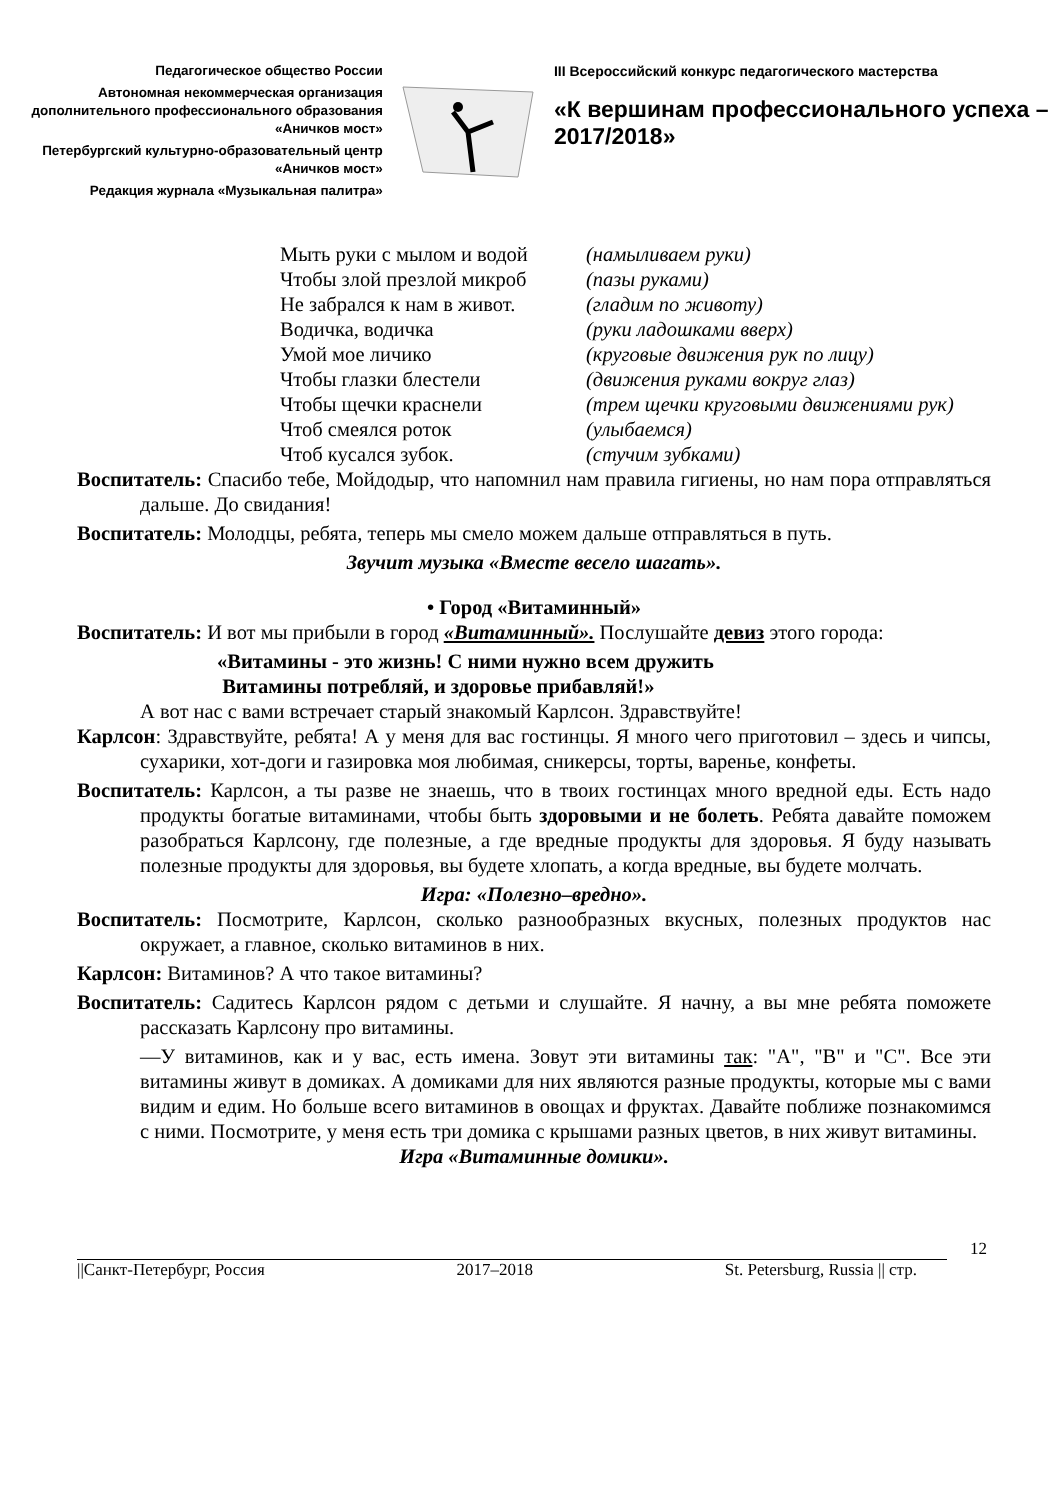Педагогическое общество России
Автономная некоммерческая организация дополнительного профессионального образования «Аничков мост»
Петербургский культурно-образовательный центр «Аничков мост»
Редакция журнала «Музыкальная палитра»
III Всероссийский конкурс педагогического мастерства
«К вершинам профессионального успеха – 2017/2018»
Мыть руки с мылом и водой (намыливаем руки) Чтобы злой презлой микроб (пазы руками) Не забрался к нам в живот. (гладим по животу) Водичка, водичка (руки ладошками вверх) Умой мое личико (круговые движения рук по лицу) Чтобы глазки блестели (движения руками вокруг глаз) Чтобы щечки краснели (трем щечки круговыми движениями рук) Чтоб смеялся роток (улыбаемся) Чтоб кусался зубок. (стучим зубками)
Воспитатель: Спасибо тебе, Мойдодыр, что напомнил нам правила гигиены, но нам пора отправляться дальше. До свидания!
Воспитатель: Молодцы, ребята, теперь мы смело можем дальше отправляться в путь.
Звучит музыка «Вместе весело шагать».
• Город «Витаминный»
Воспитатель: И вот мы прибыли в город «Витаминный». Послушайте девиз этого города:
«Витамины - это жизнь! С ними нужно всем дружить
Витамины потребляй, и здоровье прибавляй!»
А вот нас с вами встречает старый знакомый Карлсон. Здравствуйте!
Карлсон: Здравствуйте, ребята! А у меня для вас гостинцы. Я много чего приготовил – здесь и чипсы, сухарики, хот-доги и газировка моя любимая, сникерсы, торты, варенье, конфеты.
Воспитатель: Карлсон, а ты разве не знаешь, что в твоих гостинцах много вредной еды. Есть надо продукты богатые витаминами, чтобы быть здоровыми и не болеть. Ребята давайте поможем разобраться Карлсону, где полезные, а где вредные продукты для здоровья. Я буду называть полезные продукты для здоровья, вы будете хлопать, а когда вредные, вы будете молчать.
Игра: «Полезно–вредно».
Воспитатель: Посмотрите, Карлсон, сколько разнообразных вкусных, полезных продуктов нас окружает, а главное, сколько витаминов в них.
Карлсон: Витаминов? А что такое витамины?
Воспитатель: Садитесь Карлсон рядом с детьми и слушайте. Я начну, а вы мне ребята поможете рассказать Карлсону про витамины.
—У витаминов, как и у вас, есть имена. Зовут эти витамины так: "А", "В" и "С". Все эти витамины живут в домиках. А домиками для них являются разные продукты, которые мы с вами видим и едим. Но больше всего витаминов в овощах и фруктах. Давайте поближе познакомимся с ними. Посмотрите, у меня есть три домика с крышами разных цветов, в них живут витамины.
Игра «Витаминные домики».
12
||Санкт-Петербург, Россия 2017–2018 St. Petersburg, Russia || стр.